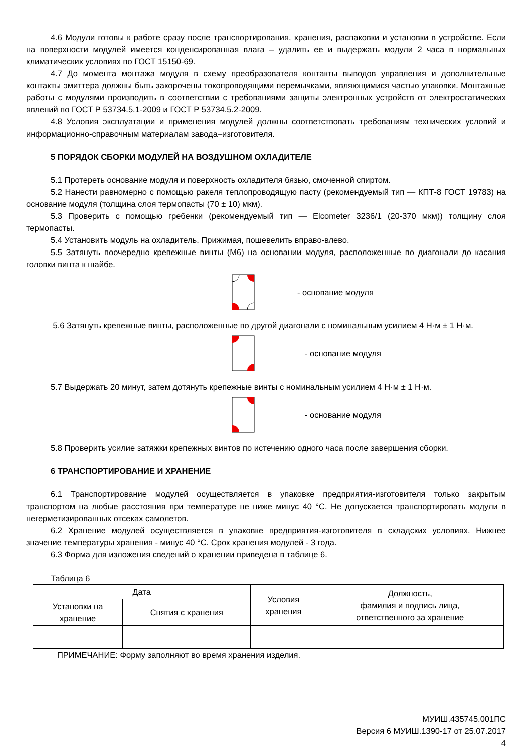4.6 Модули готовы к работе сразу после транспортирования, хранения, распаковки и установки в устройстве. Если на поверхности модулей имеется конденсированная влага – удалить ее и выдержать модули 2 часа в нормальных климатических условиях по ГОСТ 15150-69.
4.7 До момента монтажа модуля в схему преобразователя контакты выводов управления и дополнительные контакты эмиттера должны быть закорочены токопроводящими перемычками, являющимися частью упаковки. Монтажные работы с модулями производить в соответствии с требованиями защиты электронных устройств от электростатических явлений по ГОСТ Р 53734.5.1-2009 и ГОСТ Р 53734.5.2-2009.
4.8 Условия эксплуатации и применения модулей должны соответствовать требованиям технических условий и информационно-справочным материалам завода–изготовителя.
5 ПОРЯДОК СБОРКИ МОДУЛЕЙ НА ВОЗДУШНОМ ОХЛАДИТЕЛЕ
5.1 Протереть основание модуля и поверхность охладителя бязью, смоченной спиртом.
5.2 Нанести равномерно с помощью ракеля теплопроводящую пасту (рекомендуемый тип — КПТ-8 ГОСТ 19783) на основание модуля (толщина слоя термопасты (70 ± 10) мкм).
5.3 Проверить с помощью гребенки (рекомендуемый тип — Elcometer 3236/1 (20-370 мкм)) толщину слоя термопасты.
5.4 Установить модуль на охладитель. Прижимая, пошевелить вправо-влево.
5.5 Затянуть поочередно крепежные винты (М6) на основании модуля, расположенные по диагонали до касания головки винта к шайбе.
- основание модуля
5.6 Затянуть крепежные винты, расположенные по другой диагонали с номинальным усилием 4 Н·м ± 1 Н·м.
- основание модуля
5.7 Выдержать 20 минут, затем дотянуть крепежные винты с номинальным усилием 4 Н·м ± 1 Н·м.
- основание модуля
5.8 Проверить усилие затяжки крепежных винтов по истечению одного часа после завершения сборки.
6 ТРАНСПОРТИРОВАНИЕ И ХРАНЕНИЕ
6.1 Транспортирование модулей осуществляется в упаковке предприятия-изготовителя только закрытым транспортом на любые расстояния при температуре не ниже минус 40 °С. Не допускается транспортировать модули в негерметизированных отсеках самолетов.
6.2 Хранение модулей осуществляется в упаковке предприятия-изготовителя в складских условиях. Нижнее значение температуры хранения - минус 40 °С. Срок хранения модулей - 3 года.
6.3 Форма для изложения сведений о хранении приведена в таблице 6.
Таблица 6
| Дата | | Условия хранения | Должность, фамилия и подпись лица, ответственного за хранение |
| --- | --- | --- | --- |
| Установки на хранение | Снятия с хранения | | |
ПРИМЕЧАНИЕ: Форму заполняют во время хранения изделия.
МУИШ.435745.001ПС
Версия 6 МУИШ.1390-17 от 25.07.2017
4